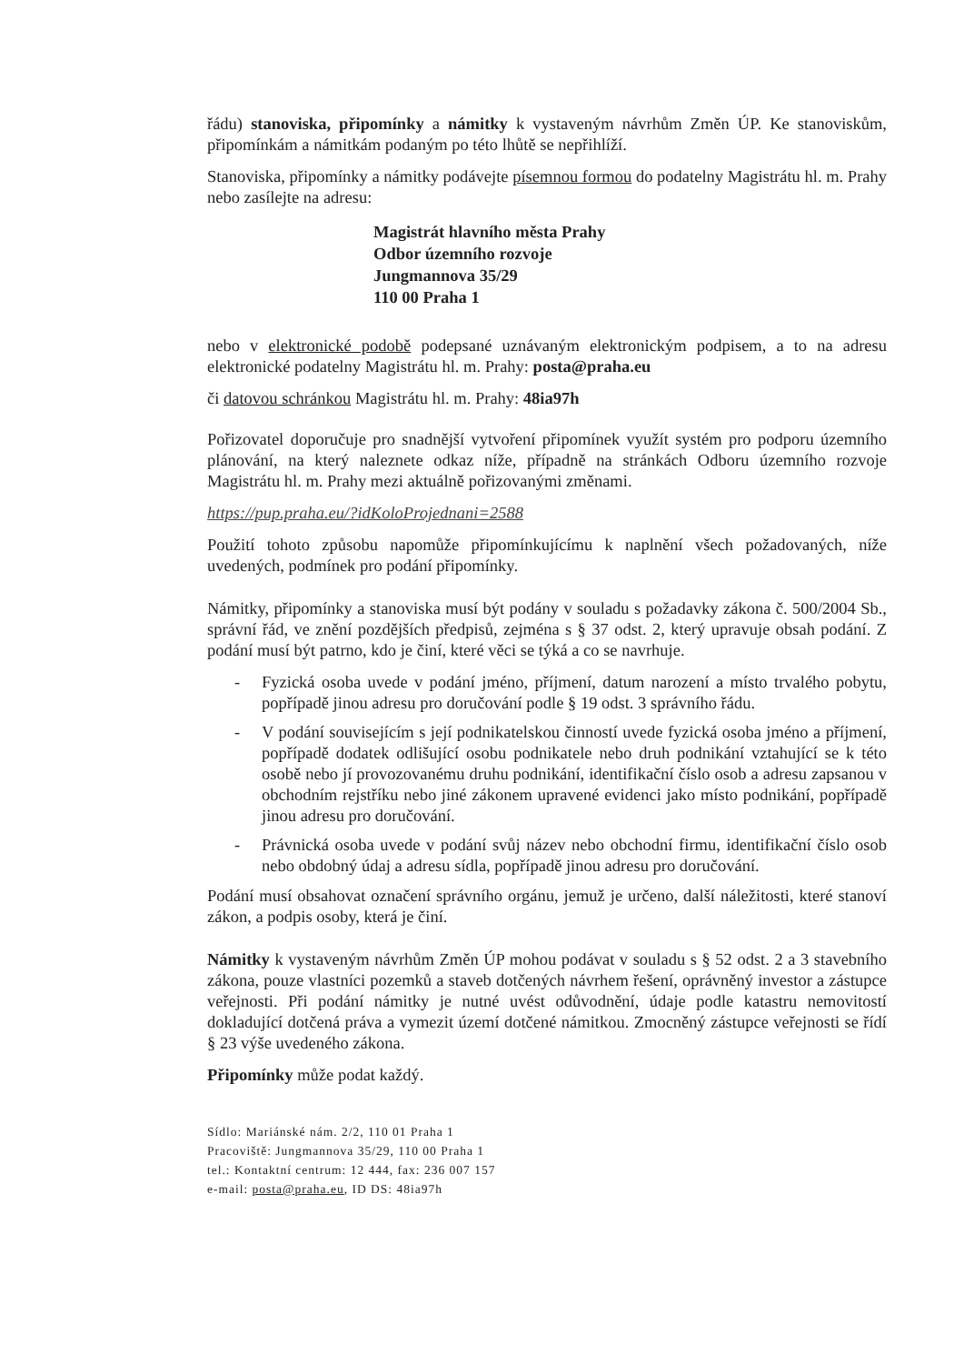řádu) stanoviska, připomínky a námitky k vystaveným návrhům Změn ÚP. Ke stanoviskům, připomínkám a námitkám podaným po této lhůtě se nepřihlíží.
Stanoviska, připomínky a námitky podávejte písemnou formou do podatelny Magistrátu hl. m. Prahy nebo zasílejte na adresu:
Magistrát hlavního města Prahy
Odbor územního rozvoje
Jungmannova 35/29
110 00 Praha 1
nebo v elektronické podobě podepsané uznávaným elektronickým podpisem, a to na adresu elektronické podatelny Magistrátu hl. m. Prahy: posta@praha.eu
či datovou schránkou Magistrátu hl. m. Prahy: 48ia97h
Pořizovatel doporučuje pro snadnější vytvoření připomínek využít systém pro podporu územního plánování, na který naleznete odkaz níže, případně na stránkách Odboru územního rozvoje Magistrátu hl. m. Prahy mezi aktuálně pořizovanými změnami.
https://pup.praha.eu/?idKoloProjednani=2588
Použití tohoto způsobu napomůže připomínkujícímu k naplnění všech požadovaných, níže uvedených, podmínek pro podání připomínky.
Námitky, připomínky a stanoviska musí být podány v souladu s požadavky zákona č. 500/2004 Sb., správní řád, ve znění pozdějších předpisů, zejména s § 37 odst. 2, který upravuje obsah podání. Z podání musí být patrno, kdo je činí, které věci se týká a co se navrhuje.
- Fyzická osoba uvede v podání jméno, příjmení, datum narození a místo trvalého pobytu, popřípadě jinou adresu pro doručování podle § 19 odst. 3 správního řádu.
- V podání souvisejícím s její podnikatelskou činností uvede fyzická osoba jméno a příjmení, popřípadě dodatek odlišující osobu podnikatele nebo druh podnikání vztahující se k této osobě nebo jí provozovanému druhu podnikání, identifikační číslo osob a adresu zapsanou v obchodním rejstříku nebo jiné zákonem upravené evidenci jako místo podnikání, popřípadě jinou adresu pro doručování.
- Právnická osoba uvede v podání svůj název nebo obchodní firmu, identifikační číslo osob nebo obdobný údaj a adresu sídla, popřípadě jinou adresu pro doručování.
Podání musí obsahovat označení správního orgánu, jemuž je určeno, další náležitosti, které stanoví zákon, a podpis osoby, která je činí.
Námitky k vystaveným návrhům Změn ÚP mohou podávat v souladu s § 52 odst. 2 a 3 stavebního zákona, pouze vlastníci pozemků a staveb dotčených návrhem řešení, oprávněný investor a zástupce veřejnosti. Při podání námitky je nutné uvést odůvodnění, údaje podle katastru nemovitostí dokladující dotčená práva a vymezit území dotčené námitkou. Zmocněný zástupce veřejnosti se řídí § 23 výše uvedeného zákona.
Připomínky může podat každý.
Sídlo: Mariánské nám. 2/2, 110 01 Praha 1
Pracoviště: Jungmannova 35/29, 110 00 Praha 1
tel.: Kontaktní centrum: 12 444, fax: 236 007 157
e-mail: posta@praha.eu, ID DS: 48ia97h